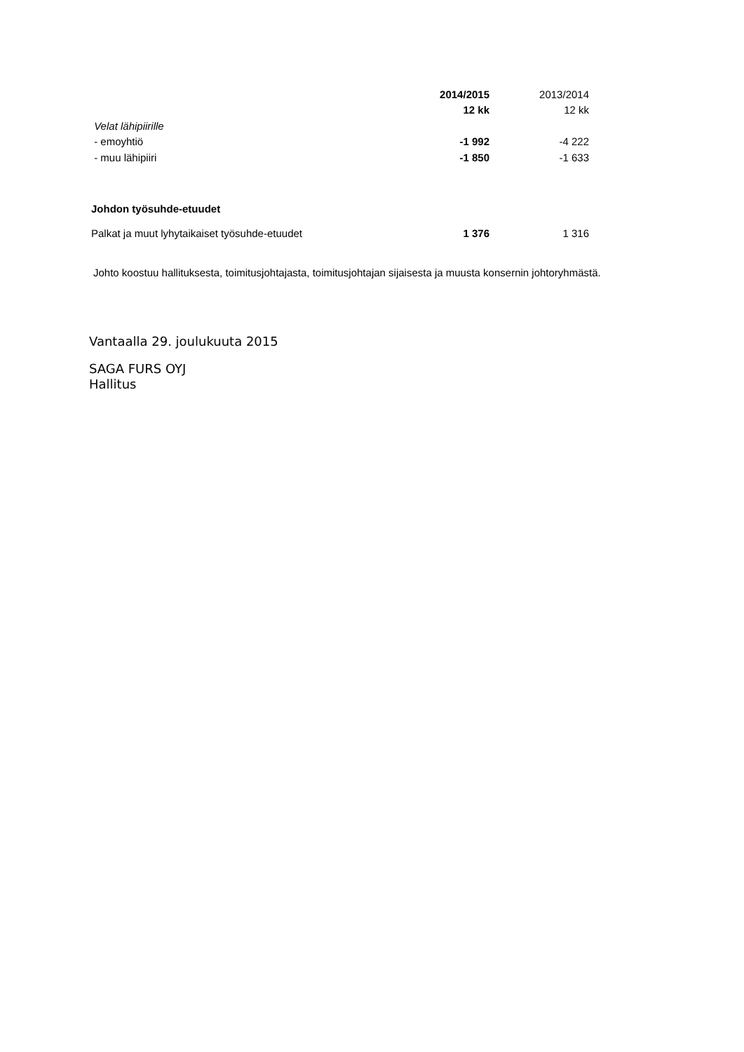| | 2014/2015 | 2013/2014 |
| --- | --- | --- |
| | 12 kk | 12 kk |
| Velat lähipiirille | | |
| - emoyhtiö | -1 992 | -4 222 |
| - muu lähipiiri | -1 850 | -1 633 |
| Johdon työsuhde-etuudet | | |
| Palkat ja muut lyhytaikaiset työsuhde-etuudet | 1 376 | 1 316 |
Johto koostuu hallituksesta, toimitusjohtajasta, toimitusjohtajan sijaisesta ja muusta konsernin johtoryhmästä.
Vantaalla 29. joulukuuta 2015
SAGA FURS OYJ
Hallitus